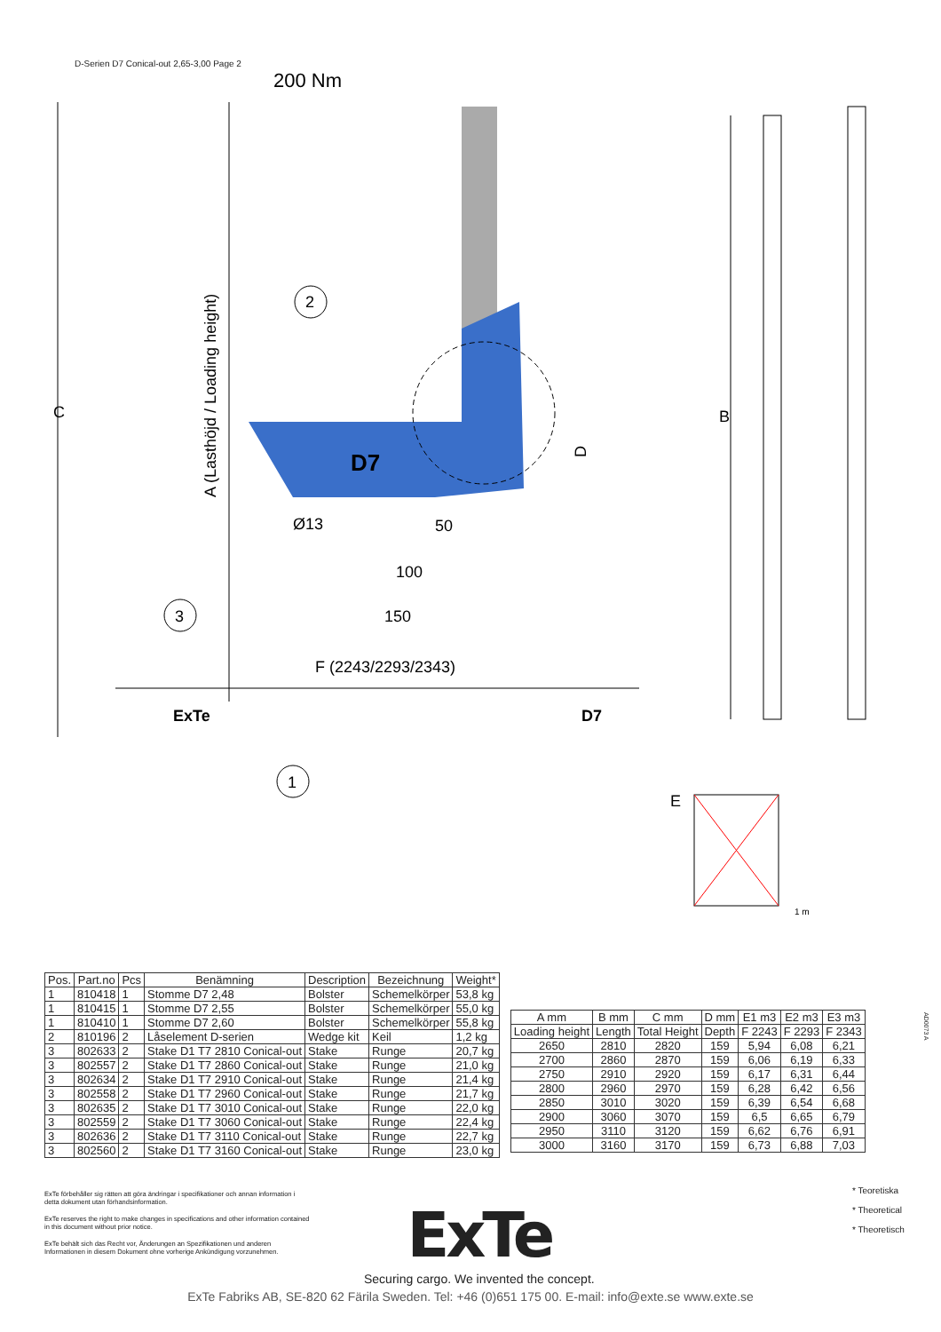D-Serien D7 Conical-out 2,65-3,00 Page 2
200 Nm
C
A (Lasthöjd / Loading height)
D7
2
D
Ø13
50
100
150
3
F (2243/2293/2343)
ExTe
D7
1
B
E
1 m
| Pos. | Part.no | Pcs | Benämning | Description | Bezeichnung | Weight* |
| --- | --- | --- | --- | --- | --- | --- |
| 1 | 810418 | 1 | Stomme D7 2,48 | Bolster | Schemelkörper | 53,8 kg |
| 1 | 810415 | 1 | Stomme D7 2,55 | Bolster | Schemelkörper | 55,0 kg |
| 1 | 810410 | 1 | Stomme D7 2,60 | Bolster | Schemelkörper | 55,8 kg |
| 2 | 810196 | 2 | Låselement D-serien | Wedge kit | Keil | 1,2 kg |
| 3 | 802633 | 2 | Stake D1 T7 2810 Conical-out | Stake | Runge | 20,7 kg |
| 3 | 802557 | 2 | Stake D1 T7 2860 Conical-out | Stake | Runge | 21,0 kg |
| 3 | 802634 | 2 | Stake D1 T7 2910 Conical-out | Stake | Runge | 21,4 kg |
| 3 | 802558 | 2 | Stake D1 T7 2960 Conical-out | Stake | Runge | 21,7 kg |
| 3 | 802635 | 2 | Stake D1 T7 3010 Conical-out | Stake | Runge | 22,0 kg |
| 3 | 802559 | 2 | Stake D1 T7 3060 Conical-out | Stake | Runge | 22,4 kg |
| 3 | 802636 | 2 | Stake D1 T7 3110 Conical-out | Stake | Runge | 22,7 kg |
| 3 | 802560 | 2 | Stake D1 T7 3160 Conical-out | Stake | Runge | 23,0 kg |
| A mm | B mm | C mm | D mm | E1 m3 | E2 m3 | E3 m3 |
| --- | --- | --- | --- | --- | --- | --- |
| Loading height | Length | Total Height | Depth | F 2243 | F 2293 | F 2343 |
| 2650 | 2810 | 2820 | 159 | 5,94 | 6,08 | 6,21 |
| 2700 | 2860 | 2870 | 159 | 6,06 | 6,19 | 6,33 |
| 2750 | 2910 | 2920 | 159 | 6,17 | 6,31 | 6,44 |
| 2800 | 2960 | 2970 | 159 | 6,28 | 6,42 | 6,56 |
| 2850 | 3010 | 3020 | 159 | 6,39 | 6,54 | 6,68 |
| 2900 | 3060 | 3070 | 159 | 6,5 | 6,65 | 6,79 |
| 2950 | 3110 | 3120 | 159 | 6,62 | 6,76 | 6,91 |
| 3000 | 3160 | 3170 | 159 | 6,73 | 6,88 | 7,03 |
AD0073 A
ExTe förbehåller sig rätten att göra ändringar i specifikationer och annan information i detta dokument utan förhandsinformation.
ExTe reserves the right to make changes in specifications and other information contained in this document without prior notice.
ExTe behält sich das Recht vor, Änderungen an Spezifikationen und anderen Informationen in diesem Dokument ohne vorherige Ankündigung vorzunehmen.
* Teoretiska
* Theoretical
* Theoretisch
ExTe
Securing cargo. We invented the concept.
ExTe Fabriks AB, SE-820 62 Färila Sweden. Tel: +46 (0)651 175 00. E-mail: info@exte.se www.exte.se